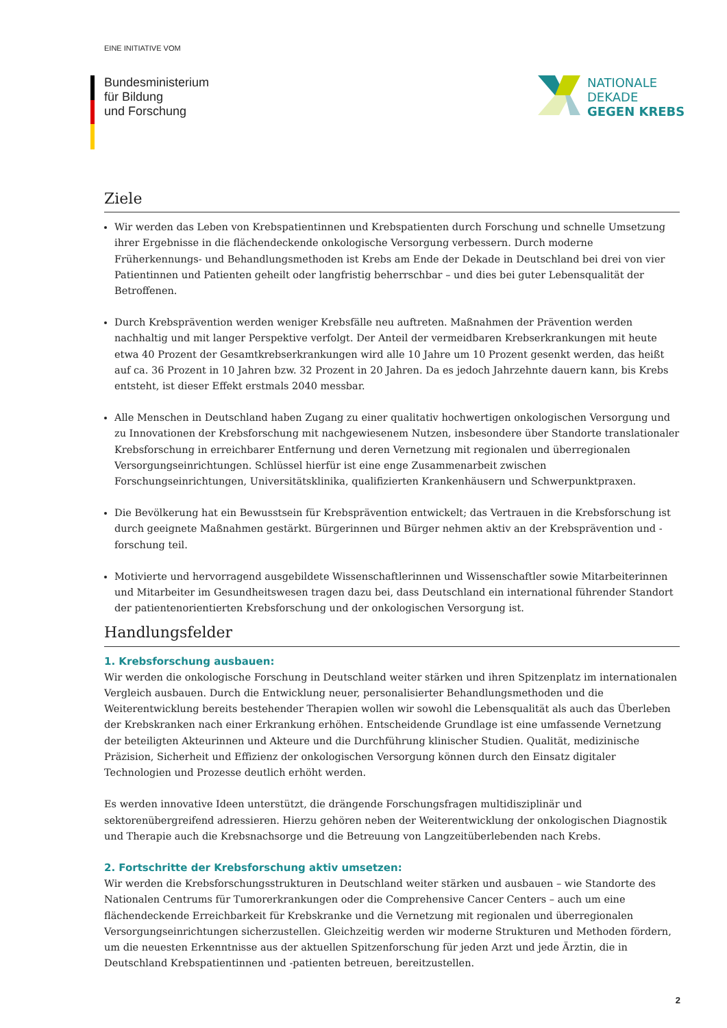EINE INITIATIVE VOM
Bundesministerium
für Bildung
und Forschung
NATIONALE
DEKADE
GEGEN KREBS
Ziele
Wir werden das Leben von Krebspatientinnen und Krebspatienten durch Forschung und schnelle Umsetzung ihrer Ergebnisse in die flächendeckende onkologische Versorgung verbessern. Durch moderne Früherkennungs- und Behandlungsmethoden ist Krebs am Ende der Dekade in Deutschland bei drei von vier Patientinnen und Patienten geheilt oder langfristig beherrschbar – und dies bei guter Lebensqualität der Betroffenen.
Durch Krebsprävention werden weniger Krebsfälle neu auftreten. Maßnahmen der Prävention werden nachhaltig und mit langer Perspektive verfolgt. Der Anteil der vermeidbaren Krebserkrankungen mit heute etwa 40 Prozent der Gesamtkrebserkrankungen wird alle 10 Jahre um 10 Prozent gesenkt werden, das heißt auf ca. 36 Prozent in 10 Jahren bzw. 32 Prozent in 20 Jahren. Da es jedoch Jahrzehnte dauern kann, bis Krebs entsteht, ist dieser Effekt erstmals 2040 messbar.
Alle Menschen in Deutschland haben Zugang zu einer qualitativ hochwertigen onkologischen Versorgung und zu Innovationen der Krebsforschung mit nachgewiesenem Nutzen, insbesondere über Standorte translationaler Krebsforschung in erreichbarer Entfernung und deren Vernetzung mit regionalen und überregionalen Versorgungseinrichtungen. Schlüssel hierfür ist eine enge Zusammenarbeit zwischen Forschungseinrichtungen, Universitätsklinika, qualifizierten Krankenhäusern und Schwerpunktpraxen.
Die Bevölkerung hat ein Bewusstsein für Krebsprävention entwickelt; das Vertrauen in die Krebsforschung ist durch geeignete Maßnahmen gestärkt. Bürgerinnen und Bürger nehmen aktiv an der Krebsprävention und -forschung teil.
Motivierte und hervorragend ausgebildete Wissenschaftlerinnen und Wissenschaftler sowie Mitarbeiterinnen und Mitarbeiter im Gesundheitswesen tragen dazu bei, dass Deutschland ein international führender Standort der patientenorientierten Krebsforschung und der onkologischen Versorgung ist.
Handlungsfelder
1. Krebsforschung ausbauen:
Wir werden die onkologische Forschung in Deutschland weiter stärken und ihren Spitzenplatz im internationalen Vergleich ausbauen. Durch die Entwicklung neuer, personalisierter Behandlungsmethoden und die Weiterentwicklung bereits bestehender Therapien wollen wir sowohl die Lebensqualität als auch das Überleben der Krebskranken nach einer Erkrankung erhöhen. Entscheidende Grundlage ist eine umfassende Vernetzung der beteiligten Akteurinnen und Akteure und die Durchführung klinischer Studien. Qualität, medizinische Präzision, Sicherheit und Effizienz der onkologischen Versorgung können durch den Einsatz digitaler Technologien und Prozesse deutlich erhöht werden.
Es werden innovative Ideen unterstützt, die drängende Forschungsfragen multidisziplinär und sektorenübergreifend adressieren. Hierzu gehören neben der Weiterentwicklung der onkologischen Diagnostik und Therapie auch die Krebsnachsorge und die Betreuung von Langzeitüberlebenden nach Krebs.
2. Fortschritte der Krebsforschung aktiv umsetzen:
Wir werden die Krebsforschungsstrukturen in Deutschland weiter stärken und ausbauen – wie Standorte des Nationalen Centrums für Tumorerkrankungen oder die Comprehensive Cancer Centers – auch um eine flächendeckende Erreichbarkeit für Krebskranke und die Vernetzung mit regionalen und überregionalen Versorgungseinrichtungen sicherzustellen. Gleichzeitig werden wir moderne Strukturen und Methoden fördern, um die neuesten Erkenntnisse aus der aktuellen Spitzenforschung für jeden Arzt und jede Ärztin, die in Deutschland Krebspatientinnen und -patienten betreuen, bereitzustellen.
2